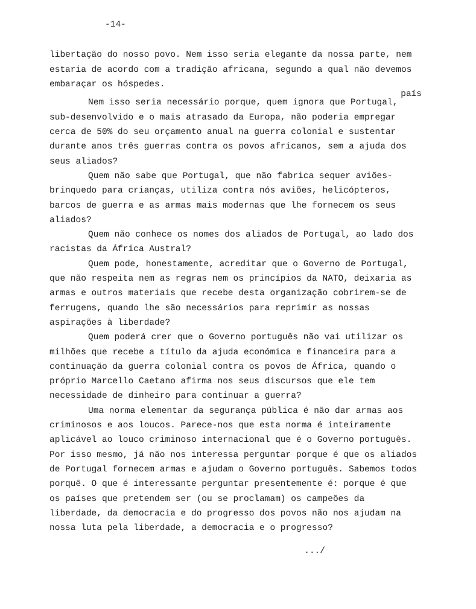-14-
libertação do nosso povo. Nem isso seria elegante da nossa parte, nem estaria de acordo com a tradição africana, segundo a qual não devemos embaraçar os hóspedes.
país
Nem isso seria necessário porque, quem ignora que Portugal, sub-desenvolvido e o mais atrasado da Europa, não poderia empregar cerca de 50% do seu orçamento anual na guerra colonial e sustentar durante anos três guerras contra os povos africanos, sem a ajuda dos seus aliados?
Quem não sabe que Portugal, que não fabrica sequer aviões-brinquedo para crianças, utiliza contra nós aviões, helicópteros, barcos de guerra e as armas mais modernas que lhe fornecem os seus aliados?
Quem não conhece os nomes dos aliados de Portugal, ao lado dos racistas da África Austral?
Quem pode, honestamente, acreditar que o Governo de Portugal, que não respeita nem as regras nem os princípios da NATO, deixaria as armas e outros materiais que recebe desta organização cobrirem-se de ferrugens, quando lhe são necessários para reprimir as nossas aspirações à liberdade?
Quem poderá crer que o Governo português não vai utilizar os milhões que recebe a título da ajuda económica e financeira para a continuação da guerra colonial contra os povos de África, quando o próprio Marcello Caetano afirma nos seus discursos que ele tem necessidade de dinheiro para continuar a guerra?
Uma norma elementar da segurança pública é não dar armas aos criminosos e aos loucos. Parece-nos que esta norma é inteiramente aplicável ao louco criminoso internacional que é o Governo português. Por isso mesmo, já não nos interessa perguntar porque é que os aliados de Portugal fornecem armas e ajudam o Governo português. Sabemos todos porquê. O que é interessante perguntar presentemente é: porque é que os países que pretendem ser (ou se proclamam) os campeões da liberdade, da democracia e do progresso dos povos não nos ajudam na nossa luta pela liberdade, a democracia e o progresso?
.../